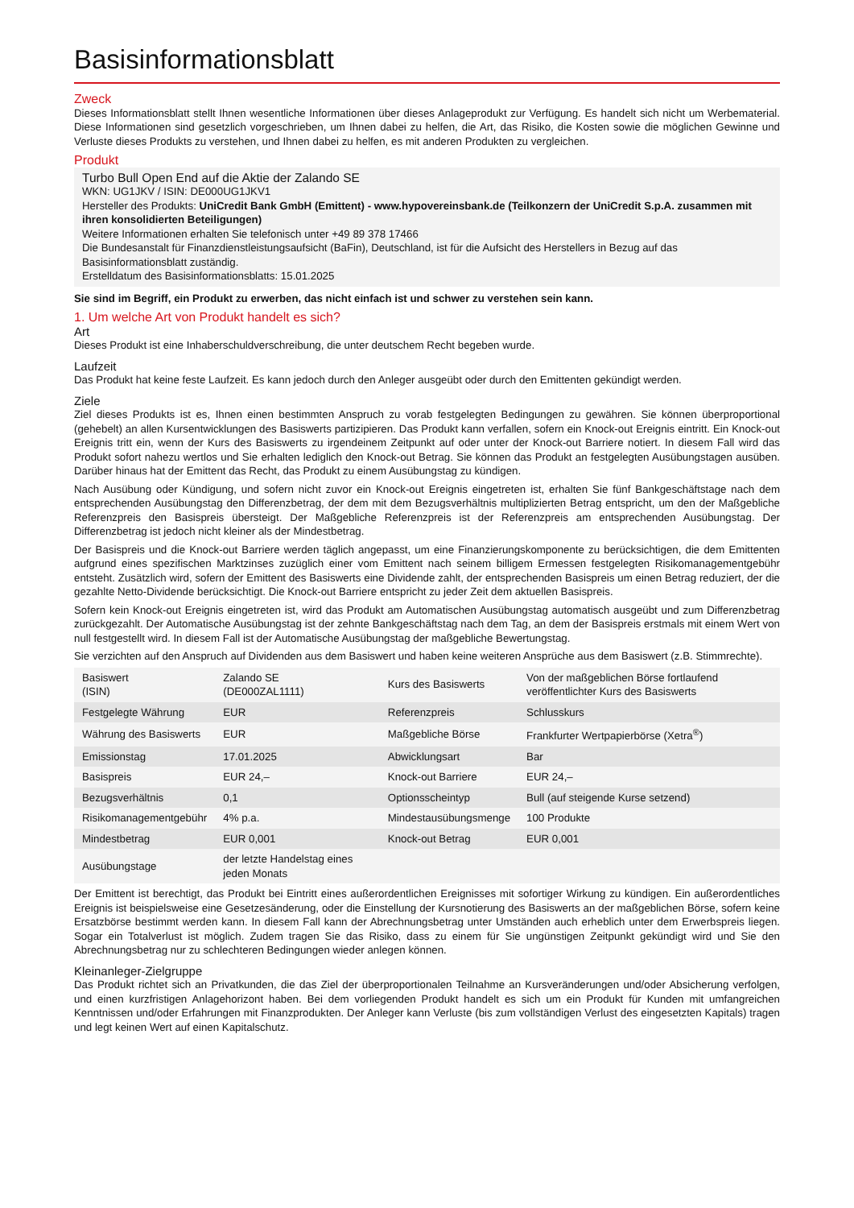Basisinformationsblatt
Zweck
Dieses Informationsblatt stellt Ihnen wesentliche Informationen über dieses Anlageprodukt zur Verfügung. Es handelt sich nicht um Werbematerial. Diese Informationen sind gesetzlich vorgeschrieben, um Ihnen dabei zu helfen, die Art, das Risiko, die Kosten sowie die möglichen Gewinne und Verluste dieses Produkts zu verstehen, und Ihnen dabei zu helfen, es mit anderen Produkten zu vergleichen.
Produkt
Turbo Bull Open End auf die Aktie der Zalando SE
WKN: UG1JKV / ISIN: DE000UG1JKV1
Hersteller des Produkts: UniCredit Bank GmbH (Emittent) - www.hypovereinsbank.de (Teilkonzern der UniCredit S.p.A. zusammen mit ihren konsolidierten Beteiligungen)
Weitere Informationen erhalten Sie telefonisch unter +49 89 378 17466
Die Bundesanstalt für Finanzdienstleistungsaufsicht (BaFin), Deutschland, ist für die Aufsicht des Herstellers in Bezug auf das Basisinformationsblatt zuständig.
Erstelldatum des Basisinformationsblatts: 15.01.2025
Sie sind im Begriff, ein Produkt zu erwerben, das nicht einfach ist und schwer zu verstehen sein kann.
1. Um welche Art von Produkt handelt es sich?
Art
Dieses Produkt ist eine Inhaberschuldverschreibung, die unter deutschem Recht begeben wurde.
Laufzeit
Das Produkt hat keine feste Laufzeit. Es kann jedoch durch den Anleger ausgeübt oder durch den Emittenten gekündigt werden.
Ziele
Ziel dieses Produkts ist es, Ihnen einen bestimmten Anspruch zu vorab festgelegten Bedingungen zu gewähren. Sie können überproportional (gehebelt) an allen Kursentwicklungen des Basiswerts partizipieren. Das Produkt kann verfallen, sofern ein Knock-out Ereignis eintritt. Ein Knock-out Ereignis tritt ein, wenn der Kurs des Basiswerts zu irgendeinem Zeitpunkt auf oder unter der Knock-out Barriere notiert. In diesem Fall wird das Produkt sofort nahezu wertlos und Sie erhalten lediglich den Knock-out Betrag. Sie können das Produkt an festgelegten Ausübungstagen ausüben. Darüber hinaus hat der Emittent das Recht, das Produkt zu einem Ausübungstag zu kündigen.
Nach Ausübung oder Kündigung, und sofern nicht zuvor ein Knock-out Ereignis eingetreten ist, erhalten Sie fünf Bankgeschäftstage nach dem entsprechenden Ausübungstag den Differenzbetrag, der dem mit dem Bezugsverhältnis multiplizierten Betrag entspricht, um den der Maßgebliche Referenzpreis den Basispreis übersteigt. Der Maßgebliche Referenzpreis ist der Referenzpreis am entsprechenden Ausübungstag. Der Differenzbetrag ist jedoch nicht kleiner als der Mindestbetrag.
Der Basispreis und die Knock-out Barriere werden täglich angepasst, um eine Finanzierungskomponente zu berücksichtigen, die dem Emittenten aufgrund eines spezifischen Marktzinses zuzüglich einer vom Emittent nach seinem billigem Ermessen festgelegten Risikomanagementgebühr entsteht. Zusätzlich wird, sofern der Emittent des Basiswerts eine Dividende zahlt, der entsprechenden Basispreis um einen Betrag reduziert, der die gezahlte Netto-Dividende berücksichtigt. Die Knock-out Barriere entspricht zu jeder Zeit dem aktuellen Basispreis.
Sofern kein Knock-out Ereignis eingetreten ist, wird das Produkt am Automatischen Ausübungstag automatisch ausgeübt und zum Differenzbetrag zurückgezahlt. Der Automatische Ausübungstag ist der zehnte Bankgeschäftstag nach dem Tag, an dem der Basispreis erstmals mit einem Wert von null festgestellt wird. In diesem Fall ist der Automatische Ausübungstag der maßgebliche Bewertungstag.
Sie verzichten auf den Anspruch auf Dividenden aus dem Basiswert und haben keine weiteren Ansprüche aus dem Basiswert (z.B. Stimmrechte).
| Basiswert (ISIN) | Zalando SE (DE000ZAL1111) | Kurs des Basiswerts | Von der maßgeblichen Börse fortlaufend veröffentlichter Kurs des Basiswerts |
| Festgelegte Währung | EUR | Referenzpreis | Schlusskurs |
| Währung des Basiswerts | EUR | Maßgebliche Börse | Frankfurter Wertpapierbörse (Xetra<sup>®</sup>) |
| Emissionstag | 17.01.2025 | Abwicklungsart | Bar |
| Basispreis | EUR 24,– | Knock-out Barriere | EUR 24,– |
| Bezugsverhältnis | 0,1 | Optionsscheintyp | Bull (auf steigende Kurse setzend) |
| Risikomanagementgebühr | 4% p.a. | Mindestausübungsmenge | 100 Produkte |
| Mindestbetrag | EUR 0,001 | Knock-out Betrag | EUR 0,001 |
| Ausübungstage | der letzte Handelstag eines jeden Monats | | |
Der Emittent ist berechtigt, das Produkt bei Eintritt eines außerordentlichen Ereignisses mit sofortiger Wirkung zu kündigen. Ein außerordentliches Ereignis ist beispielsweise eine Gesetzesänderung, oder die Einstellung der Kursnotierung des Basiswerts an der maßgeblichen Börse, sofern keine Ersatzbörse bestimmt werden kann. In diesem Fall kann der Abrechnungsbetrag unter Umständen auch erheblich unter dem Erwerbspreis liegen. Sogar ein Totalverlust ist möglich. Zudem tragen Sie das Risiko, dass zu einem für Sie ungünstigen Zeitpunkt gekündigt wird und Sie den Abrechnungsbetrag nur zu schlechteren Bedingungen wieder anlegen können.
Kleinanleger-Zielgruppe
Das Produkt richtet sich an Privatkunden, die das Ziel der überproportionalen Teilnahme an Kursveränderungen und/oder Absicherung verfolgen, und einen kurzfristigen Anlagehorizont haben. Bei dem vorliegenden Produkt handelt es sich um ein Produkt für Kunden mit umfangreichen Kenntnissen und/oder Erfahrungen mit Finanzprodukten. Der Anleger kann Verluste (bis zum vollständigen Verlust des eingesetzten Kapitals) tragen und legt keinen Wert auf einen Kapitalschutz.